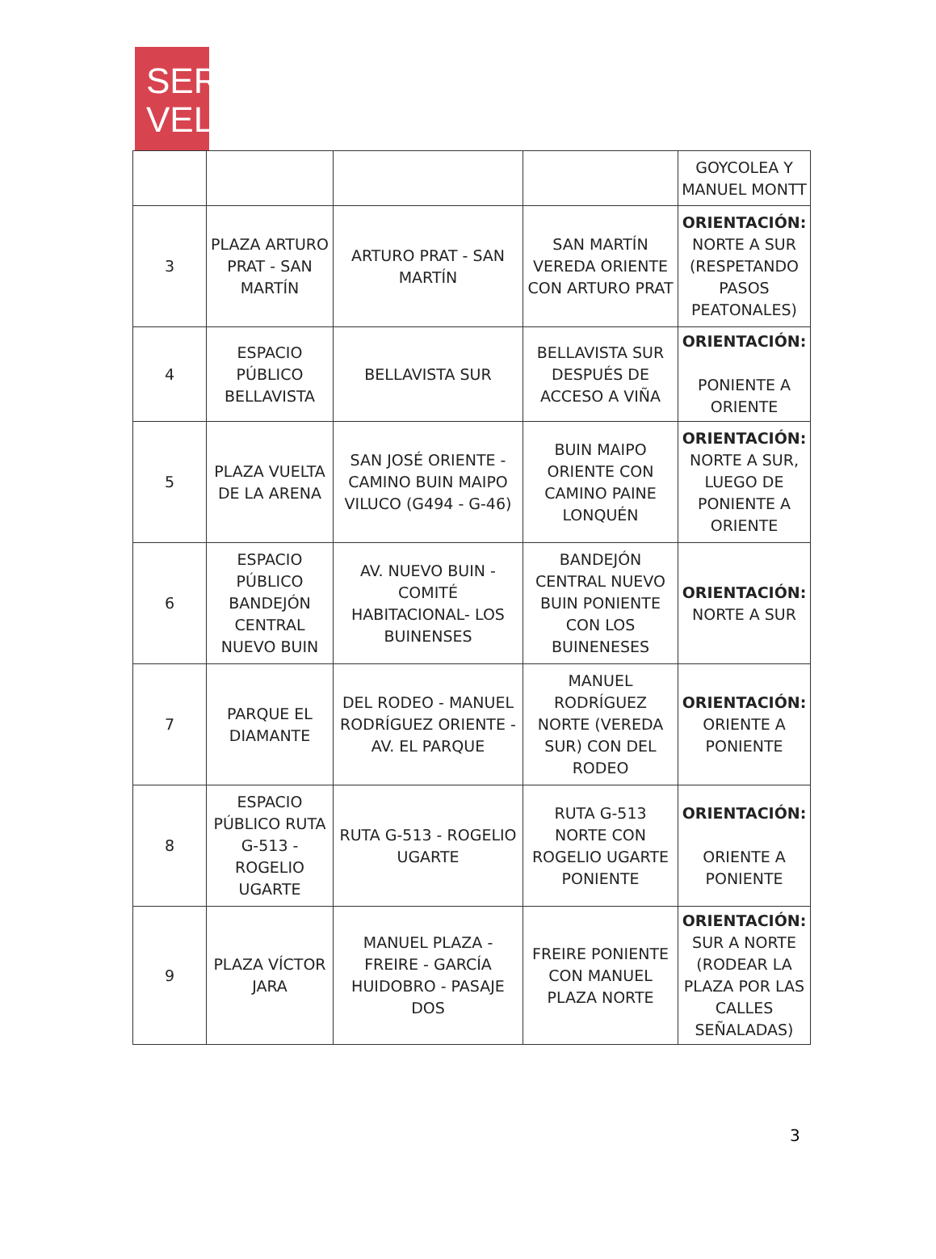SER
VEL
| | | | | GOYCOLEA Y MANUEL MONTT |
| 3 | PLAZA ARTURO PRAT - SAN MARTÍN | ARTURO PRAT - SAN MARTÍN | SAN MARTÍN VEREDA ORIENTE CON ARTURO PRAT | ORIENTACIÓN: NORTE A SUR (RESPETANDO PASOS PEATONALES) |
| 4 | ESPACIO PÚBLICO BELLAVISTA | BELLAVISTA SUR | BELLAVISTA SUR DESPUÉS DE ACCESO A VIÑA | ORIENTACIÓN: PONIENTE A ORIENTE |
| 5 | PLAZA VUELTA DE LA ARENA | SAN JOSÉ ORIENTE - CAMINO BUIN MAIPO VILUCO (G494 - G-46) | BUIN MAIPO ORIENTE CON CAMINO PAINE LONQUÉN | ORIENTACIÓN: NORTE A SUR, LUEGO DE PONIENTE A ORIENTE |
| 6 | ESPACIO PÚBLICO BANDEJÓN CENTRAL NUEVO BUIN | AV. NUEVO BUIN - COMITÉ HABITACIONAL- LOS BUINENSES | BANDEJÓN CENTRAL NUEVO BUIN PONIENTE CON LOS BUINENESES | ORIENTACIÓN: NORTE A SUR |
| 7 | PARQUE EL DIAMANTE | DEL RODEO - MANUEL RODRÍGUEZ ORIENTE - AV. EL PARQUE | MANUEL RODRÍGUEZ NORTE (VEREDA SUR) CON DEL RODEO | ORIENTACIÓN: ORIENTE A PONIENTE |
| 8 | ESPACIO PÚBLICO RUTA G-513 - ROGELIO UGARTE | RUTA G-513 - ROGELIO UGARTE | RUTA G-513 NORTE CON ROGELIO UGARTE PONIENTE | ORIENTACIÓN: ORIENTE A PONIENTE |
| 9 | PLAZA VÍCTOR JARA | MANUEL PLAZA - FREIRE - GARCÍA HUIDOBRO - PASAJE DOS | FREIRE PONIENTE CON MANUEL PLAZA NORTE | ORIENTACIÓN: SUR A NORTE (RODEAR LA PLAZA POR LAS CALLES SEÑALADAS) |
3